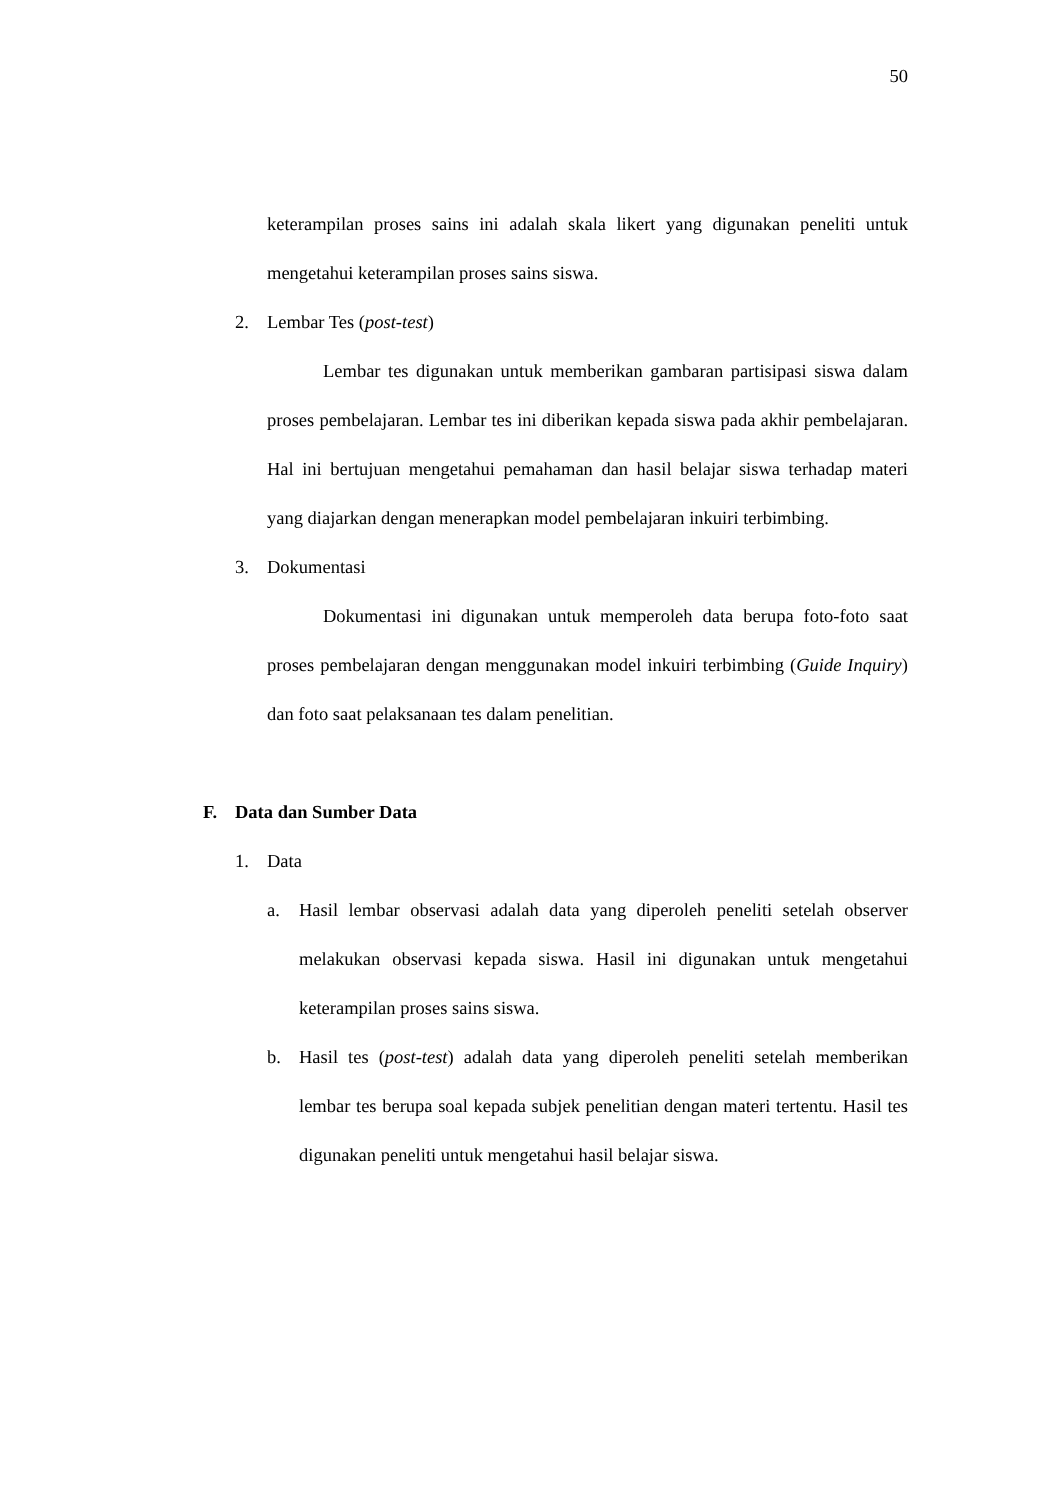50
keterampilan proses sains ini adalah skala likert yang digunakan peneliti untuk mengetahui keterampilan proses sains siswa.
2. Lembar Tes (post-test)
Lembar tes digunakan untuk memberikan gambaran partisipasi siswa dalam proses pembelajaran. Lembar tes ini diberikan kepada siswa pada akhir pembelajaran. Hal ini bertujuan mengetahui pemahaman dan hasil belajar siswa terhadap materi yang diajarkan dengan menerapkan model pembelajaran inkuiri terbimbing.
3. Dokumentasi
Dokumentasi ini digunakan untuk memperoleh data berupa foto-foto saat proses pembelajaran dengan menggunakan model inkuiri terbimbing (Guide Inquiry) dan foto saat pelaksanaan tes dalam penelitian.
F. Data dan Sumber Data
1. Data
a. Hasil lembar observasi adalah data yang diperoleh peneliti setelah observer melakukan observasi kepada siswa. Hasil ini digunakan untuk mengetahui keterampilan proses sains siswa.
b. Hasil tes (post-test) adalah data yang diperoleh peneliti setelah memberikan lembar tes berupa soal kepada subjek penelitian dengan materi tertentu. Hasil tes digunakan peneliti untuk mengetahui hasil belajar siswa.